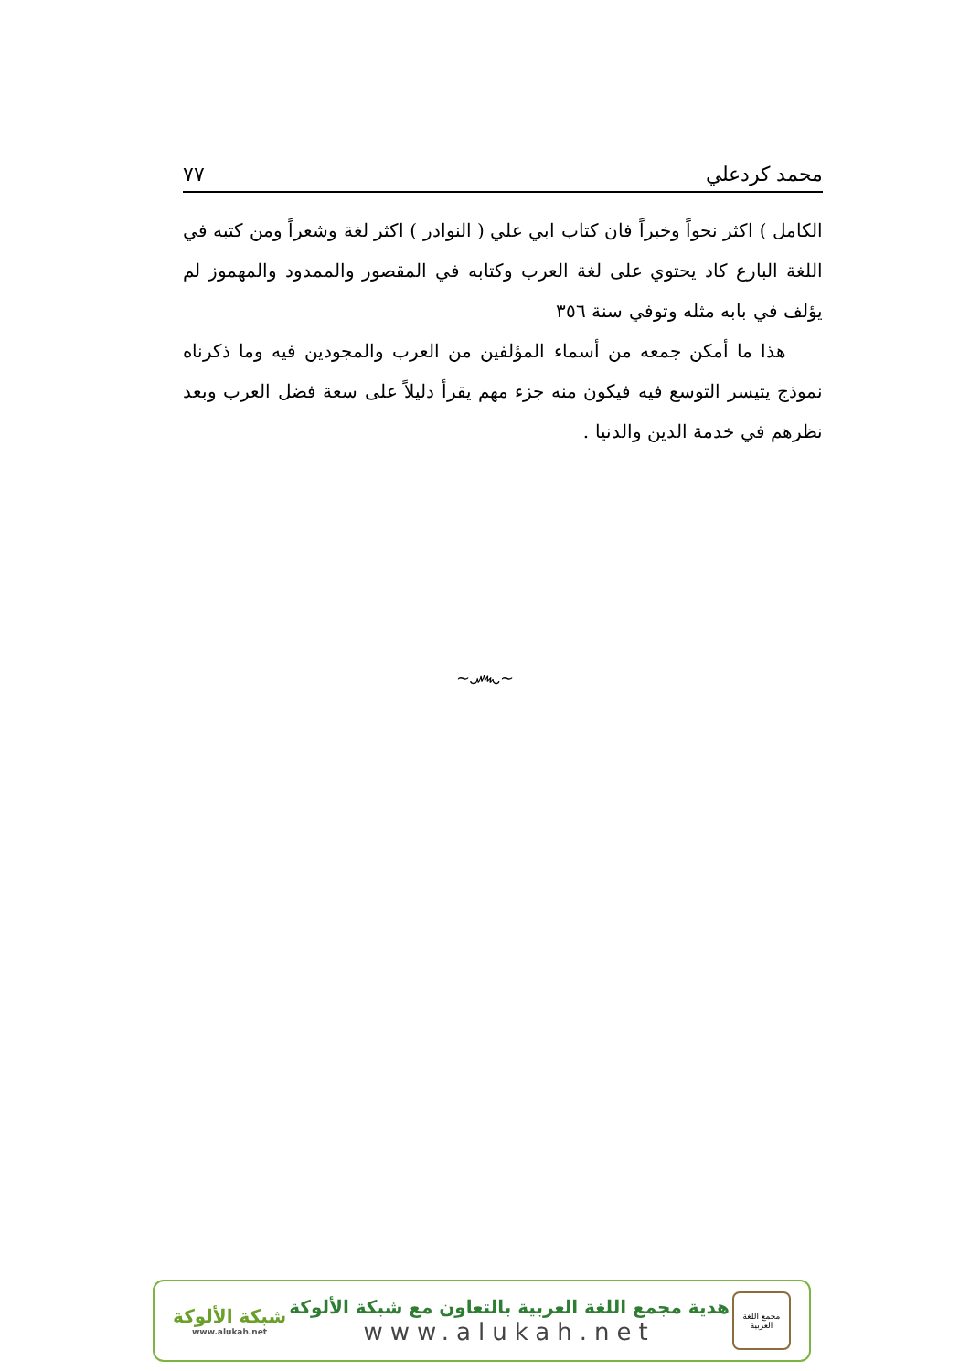محمد كردعلي ٧٧
الكامل ) اكثر نحواً وخبراً فان كتاب ابي علي ( النوادر ) اكثر لغة وشعراً ومن كتبه في اللغة البارع كاد يحتوي على لغة العرب وكتابه في المقصور والممدود والمهموز لم يؤلف في بابه مثله وتوفي سنة ٣٥٦
هذا ما أمكن جمعه من أسماء المؤلفين من العرب والمجودين فيه وما ذكرناه نموذج يتيسر التوسع فيه فيكون منه جزء مهم يقرأ دليلاً على سعة فضل العرب وبعد نظرهم في خدمة الدين والدنيا .
~෴~
شبكة الألوكة
www.alukah.net
هدية مجمع اللغة العربية بالتعاون مع شبكة الألوكة
www.alukah.net
مجمع اللغة العربية